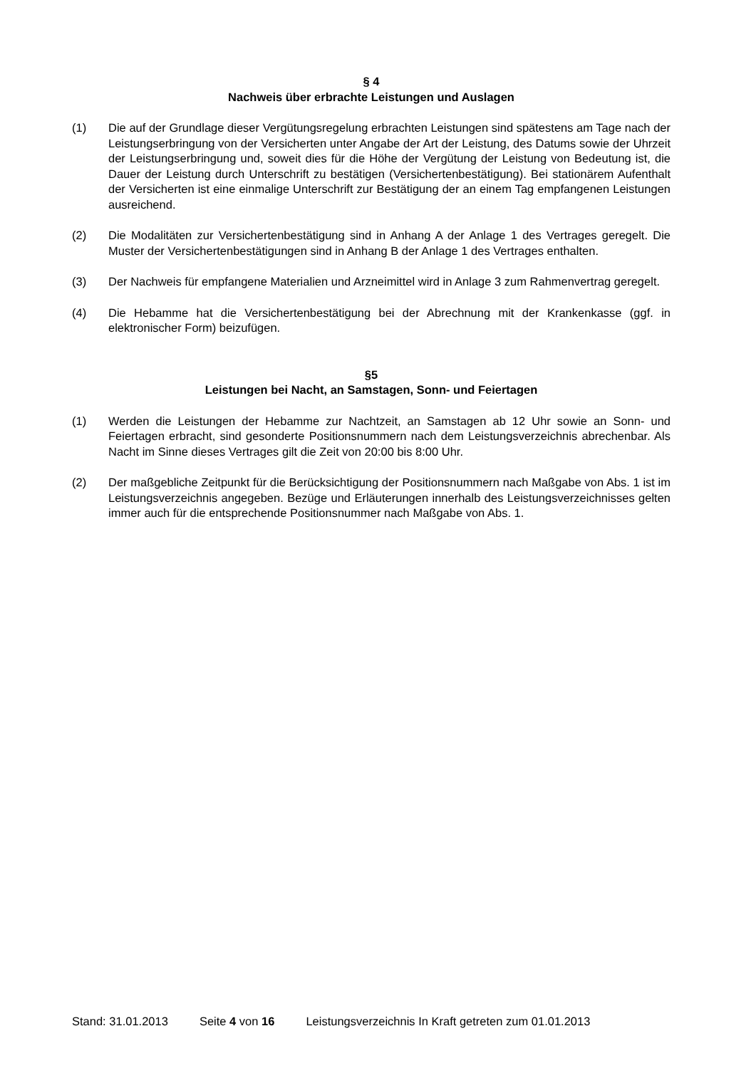§ 4
Nachweis über erbrachte Leistungen und Auslagen
(1) Die auf der Grundlage dieser Vergütungsregelung erbrachten Leistungen sind spätestens am Tage nach der Leistungserbringung von der Versicherten unter Angabe der Art der Leistung, des Datums sowie der Uhrzeit der Leistungserbringung und, soweit dies für die Höhe der Vergütung der Leistung von Bedeutung ist, die Dauer der Leistung durch Unterschrift zu bestätigen (Versichertenbestätigung). Bei stationärem Aufenthalt der Versicherten ist eine einmalige Unterschrift zur Bestätigung der an einem Tag empfangenen Leistungen ausreichend.
(2) Die Modalitäten zur Versichertenbestätigung sind in Anhang A der Anlage 1 des Vertrages geregelt. Die Muster der Versichertenbestätigungen sind in Anhang B der Anlage 1 des Vertrages enthalten.
(3) Der Nachweis für empfangene Materialien und Arzneimittel wird in Anlage 3 zum Rahmenvertrag geregelt.
(4) Die Hebamme hat die Versichertenbestätigung bei der Abrechnung mit der Krankenkasse (ggf. in elektronischer Form) beizufügen.
§5
Leistungen bei Nacht, an Samstagen, Sonn- und Feiertagen
(1) Werden die Leistungen der Hebamme zur Nachtzeit, an Samstagen ab 12 Uhr sowie an Sonn- und Feiertagen erbracht, sind gesonderte Positionsnummern nach dem Leistungsverzeichnis abrechenbar. Als Nacht im Sinne dieses Vertrages gilt die Zeit von 20:00 bis 8:00 Uhr.
(2) Der maßgebliche Zeitpunkt für die Berücksichtigung der Positionsnummern nach Maßgabe von Abs. 1 ist im Leistungsverzeichnis angegeben. Bezüge und Erläuterungen innerhalb des Leistungsverzeichnisses gelten immer auch für die entsprechende Positionsnummer nach Maßgabe von Abs. 1.
Stand: 31.01.2013 Seite 4 von 16 Leistungsverzeichnis In Kraft getreten zum 01.01.2013